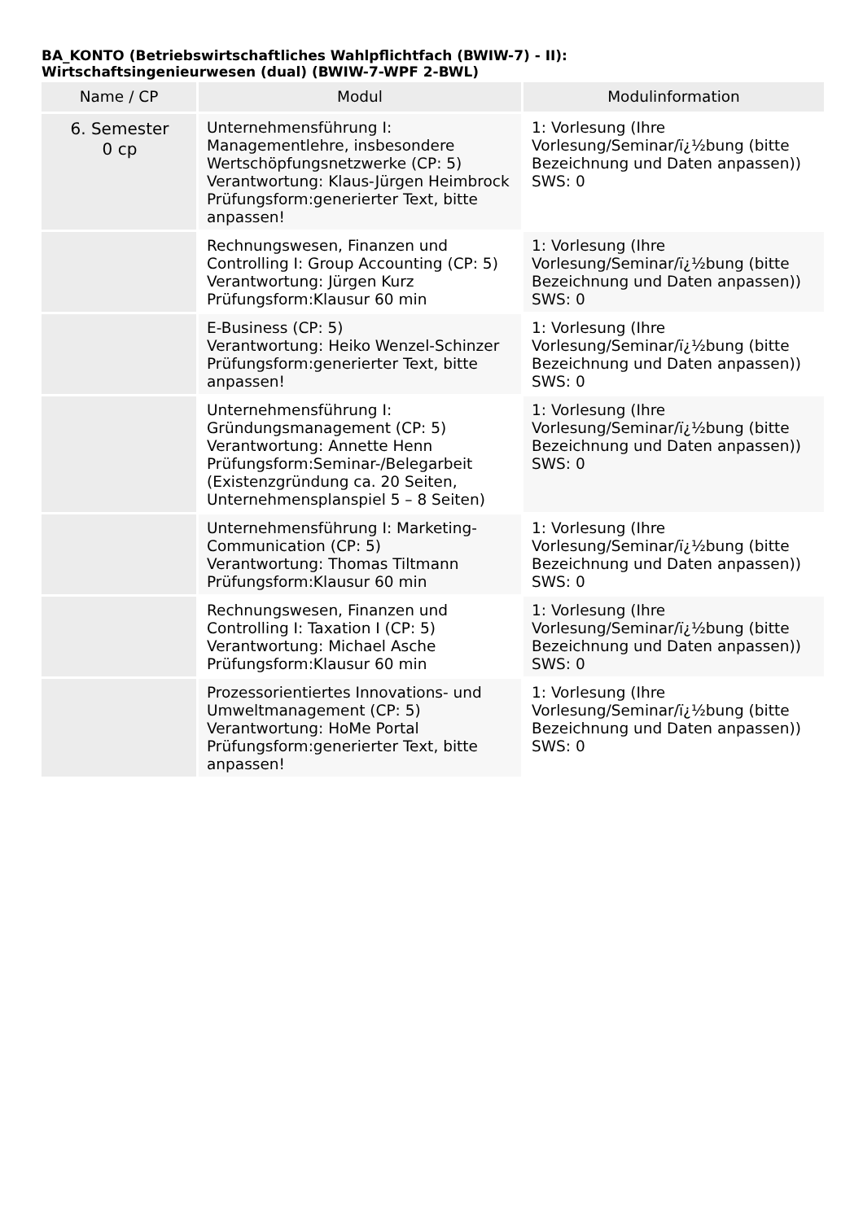BA_KONTO (Betriebswirtschaftliches Wahlpflichtfach (BWIW-7) - II):
Wirtschaftsingenieurwesen (dual) (BWIW-7-WPF 2-BWL)
| Name / CP | Modul | Modulinformation |
| --- | --- | --- |
| 6. Semester 0 cp | Unternehmensführung I: Managementlehre, insbesondere Wertschöpfungsnetzwerke (CP: 5) Verantwortung: Klaus-Jürgen Heimbrock Prüfungsform:generierter Text, bitte anpassen! | 1: Vorlesung (Ihre Vorlesung/Seminar/ï¿½bung (bitte Bezeichnung und Daten anpassen)) SWS: 0 |
| | Rechnungswesen, Finanzen und Controlling I: Group Accounting (CP: 5) Verantwortung: Jürgen Kurz Prüfungsform:Klausur 60 min | 1: Vorlesung (Ihre Vorlesung/Seminar/ï¿½bung (bitte Bezeichnung und Daten anpassen)) SWS: 0 |
| | E-Business (CP: 5) Verantwortung: Heiko Wenzel-Schinzer Prüfungsform:generierter Text, bitte anpassen! | 1: Vorlesung (Ihre Vorlesung/Seminar/ï¿½bung (bitte Bezeichnung und Daten anpassen)) SWS: 0 |
| | Unternehmensführung I: Gründungsmanagement (CP: 5) Verantwortung: Annette Henn Prüfungsform:Seminar-/Belegarbeit (Existenzgründung ca. 20 Seiten, Unternehmensplanspiel 5 – 8 Seiten) | 1: Vorlesung (Ihre Vorlesung/Seminar/ï¿½bung (bitte Bezeichnung und Daten anpassen)) SWS: 0 |
| | Unternehmensführung I: Marketing-Communication (CP: 5) Verantwortung: Thomas Tiltmann Prüfungsform:Klausur 60 min | 1: Vorlesung (Ihre Vorlesung/Seminar/ï¿½bung (bitte Bezeichnung und Daten anpassen)) SWS: 0 |
| | Rechnungswesen, Finanzen und Controlling I: Taxation I (CP: 5) Verantwortung: Michael Asche Prüfungsform:Klausur 60 min | 1: Vorlesung (Ihre Vorlesung/Seminar/ï¿½bung (bitte Bezeichnung und Daten anpassen)) SWS: 0 |
| | Prozessorientiertes Innovations- und Umweltmanagement (CP: 5) Verantwortung: HoMe Portal Prüfungsform:generierter Text, bitte anpassen! | 1: Vorlesung (Ihre Vorlesung/Seminar/ï¿½bung (bitte Bezeichnung und Daten anpassen)) SWS: 0 |